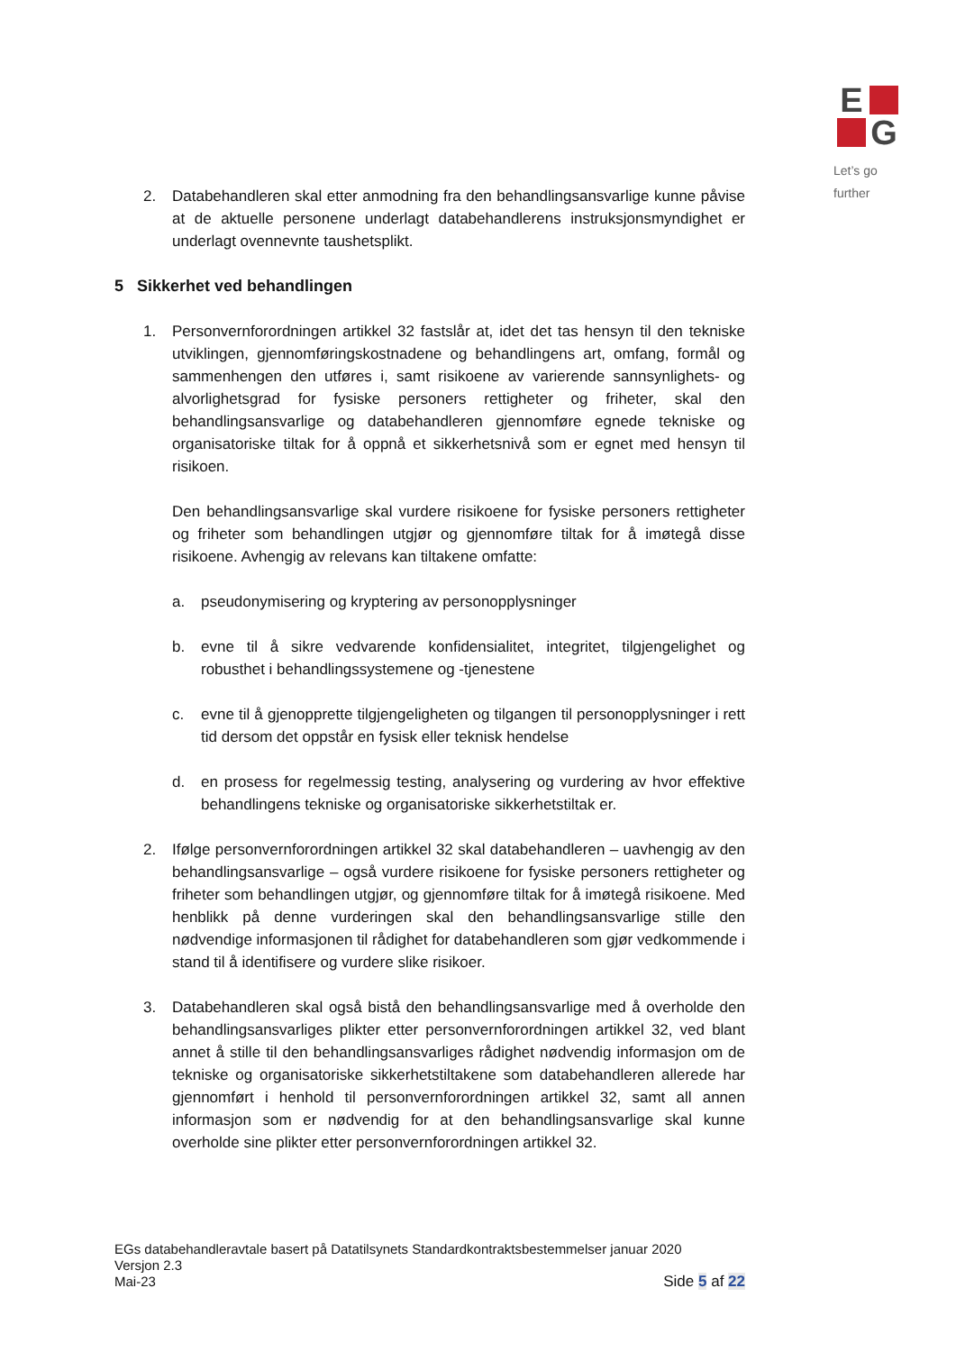E
G
Let’s go further
2. Databehandleren skal etter anmodning fra den behandlingsansvarlige kunne påvise at de aktuelle personene underlagt databehandlerens instruksjonsmyndighet er underlagt ovennevnte taushetsplikt.
5 Sikkerhet ved behandlingen
1. Personvernforordningen artikkel 32 fastslår at, idet det tas hensyn til den tekniske utviklingen, gjennomføringskostnadene og behandlingens art, omfang, formål og sammenhengen den utføres i, samt risikoene av varierende sannsynlighets- og alvorlighetsgrad for fysiske personers rettigheter og friheter, skal den behandlingsansvarlige og databehandleren gjennomføre egnede tekniske og organisatoriske tiltak for å oppnå et sikkerhetsnivå som er egnet med hensyn til risikoen.
Den behandlingsansvarlige skal vurdere risikoene for fysiske personers rettigheter og friheter som behandlingen utgjør og gjennomføre tiltak for å imøtegå disse risikoene. Avhengig av relevans kan tiltakene omfatte:
a. pseudonymisering og kryptering av personopplysninger
b. evne til å sikre vedvarende konfidensialitet, integritet, tilgjengelighet og robusthet i behandlingssystemene og -tjenestene
c. evne til å gjenopprette tilgjengeligheten og tilgangen til personopplysninger i rett tid dersom det oppstår en fysisk eller teknisk hendelse
d. en prosess for regelmessig testing, analysering og vurdering av hvor effektive behandlingens tekniske og organisatoriske sikkerhetstiltak er.
2. Ifølge personvernforordningen artikkel 32 skal databehandleren – uavhengig av den behandlingsansvarlige – også vurdere risikoene for fysiske personers rettigheter og friheter som behandlingen utgjør, og gjennomføre tiltak for å imøtegå risikoene. Med henblikk på denne vurderingen skal den behandlingsansvarlige stille den nødvendige informasjonen til rådighet for databehandleren som gjør vedkommende i stand til å identifisere og vurdere slike risikoer.
3. Databehandleren skal også bistå den behandlingsansvarlige med å overholde den behandlingsansvarliges plikter etter personvernforordningen artikkel 32, ved blant annet å stille til den behandlingsansvarliges rådighet nødvendig informasjon om de tekniske og organisatoriske sikkerhetstiltakene som databehandleren allerede har gjennomført i henhold til personvernforordningen artikkel 32, samt all annen informasjon som er nødvendig for at den behandlingsansvarlige skal kunne overholde sine plikter etter personvernforordningen artikkel 32.
EGs databehandleravtale basert på Datatilsynets Standardkontraktsbestemmelser januar 2020
Versjon 2.3
Mai-23
Side 5 af 22